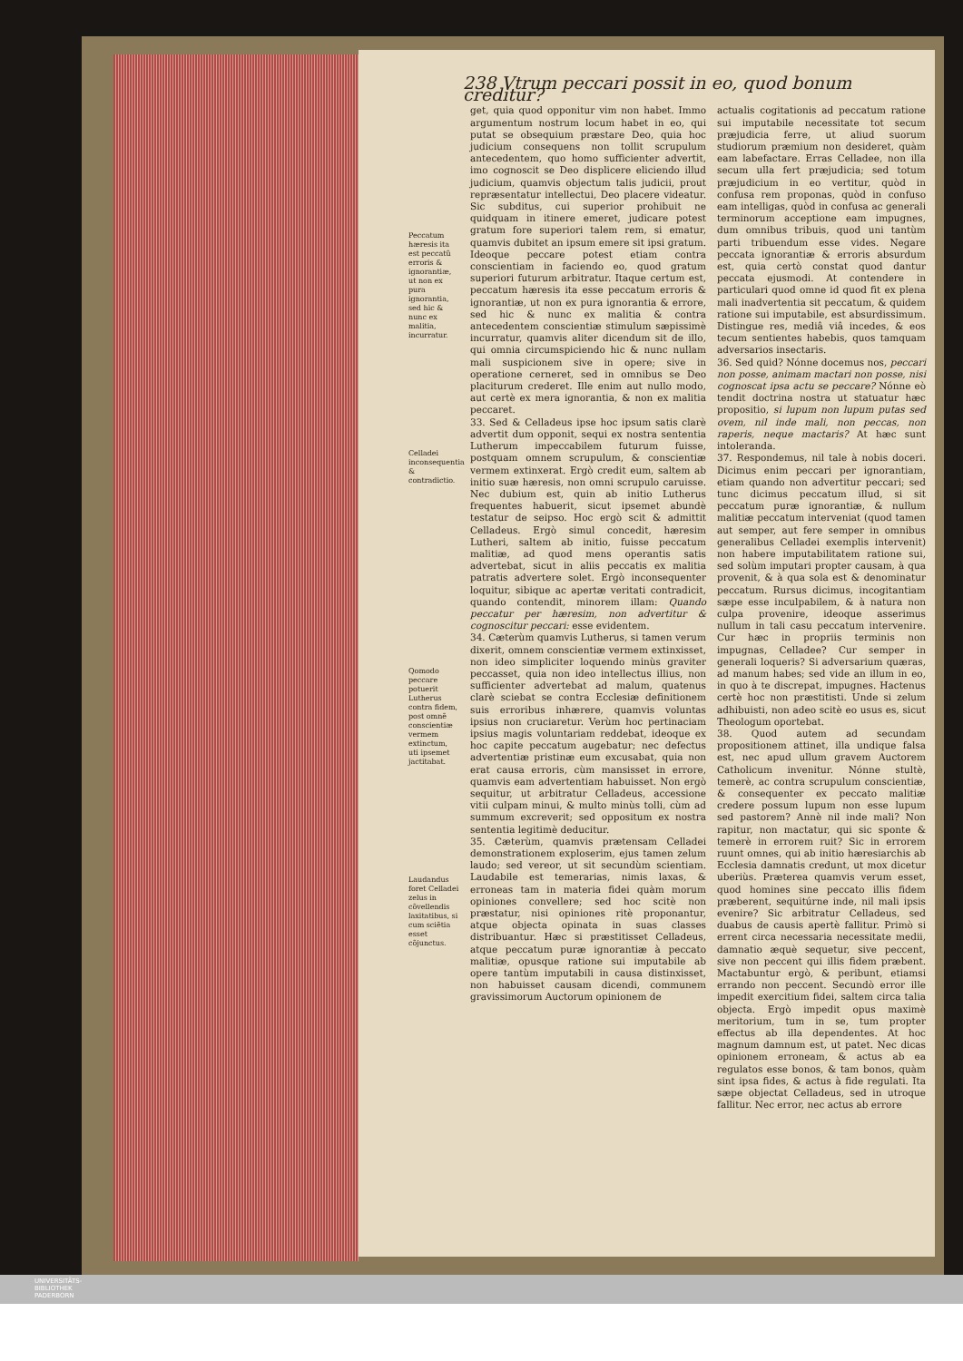238 Vtrum peccari possit in eo, quod bonum creditur?
Peccatum hæresis ita est peccatũ erroris & ignorantiæ, ut non ex pura ignorantia, sed hic & nunc ex malitia, incurratur.
Celladei inconsequentia & contradictio.
Qomodo peccare potuerit Lutherus contra fidem, post omnẽ conscientiæ vermem extinctum, uti ipsemet jactitabat.
Laudandus foret Celladei zelus in cõvellendis laxitatibus, si cum sciẽtia esset cõjunctus.
get, quia quod opponitur vim non habet. Immo argumentum nostrum locum habet in eo, qui putat se obsequium præstare Deo, quia hoc judicium consequens non tollit scrupulum antecedentem, quo homo sufficienter advertit, imo cognoscit se Deo displicere eliciendo illud judicium, quamvis objectum talis judicii, prout repræsentatur intellectui, Deo placere videatur. Sic subditus, cui superior prohibuit ne quidquam in itinere emeret, judicare potest gratum fore superiori talem rem, si ematur, quamvis dubitet an ipsum emere sit ipsi gratum. Ideoque peccare potest etiam contra conscientiam in faciendo eo, quod gratum superiori futurum arbitratur. Itaque certum est, peccatum hæresis ita esse peccatum erroris & ignorantiæ, ut non ex pura ignorantia & errore, sed hic & nunc ex malitia & contra antecedentem conscientiæ stimulum sæpissimè incurratur, quamvis aliter dicendum sit de illo, qui omnia circumspiciendo hic & nunc nullam mali suspicionem sive in opere; sive in operatione cerneret, sed in omnibus se Deo placiturum crederet. Ille enim aut nullo modo, aut certè ex mera ignorantia, & non ex malitia peccaret.
33. Sed & Celladeus ipse hoc ipsum satis clarè advertit dum opponit, sequi ex nostra sententia Lutherum impeccabilem futurum fuisse, postquam omnem scrupulum, & conscientiæ vermem extinxerat. Ergò credit eum, saltem ab initio suæ hæresis, non omni scrupulo caruisse. Nec dubium est, quin ab initio Lutherus frequentes habuerit, sicut ipsemet abundè testatur de seipso. Hoc ergò scit & admittit Celladeus. Ergò simul concedit, hæresim Lutheri, saltem ab initio, fuisse peccatum malitiæ, ad quod mens operantis satis advertebat, sicut in aliis peccatis ex malitia patratis advertere solet. Ergò inconsequenter loquitur, sibique ac apertæ veritati contradicit, quando contendit, minorem illam: Quando peccatur per hæresim, non advertitur & cognoscitur peccari: esse evidentem.
34. Cæterùm quamvis Lutherus, si tamen verum dixerit, omnem conscientiæ vermem extinxisset, non ideo simpliciter loquendo minùs graviter peccasset, quia non ideo intellectus illius, non sufficienter advertebat ad malum, quatenus clarè sciebat se contra Ecclesiæ definitionem suis erroribus inhærere, quamvis voluntas ipsius non cruciaretur. Verùm hoc pertinaciam ipsius magis voluntariam reddebat, ideoque ex hoc capite peccatum augebatur; nec defectus advertentiæ pristinæ eum excusabat, quia non erat causa erroris, cùm mansisset in errore, quamvis eam advertentiam habuisset. Non ergò sequitur, ut arbitratur Celladeus, accessione vitii culpam minui, & multo minùs tolli, cùm ad summum excreverit; sed oppositum ex nostra sententia legitimè deducitur.
35. Cæterùm, quamvis prætensam Celladei demonstrationem exploserim, ejus tamen zelum laudo; sed vereor, ut sit secundùm scientiam. Laudabile est temerarias, nimis laxas, & erroneas tam in materia fidei quàm morum opiniones convellere; sed hoc scitè non præstatur, nisi opiniones ritè proponantur, atque objecta opinata in suas classes distribuantur. Hæc si præstitisset Celladeus, atque peccatum puræ ignorantiæ à peccato malitiæ, opusque ratione sui imputabile ab opere tantùm imputabili in causa distinxisset, non habuisset causam dicendi, communem gravissimorum Auctorum opinionem de
actualis cogitationis ad peccatum ratione sui imputabile necessitate tot secum præjudicia ferre, ut aliud suorum studiorum præmium non desideret, quàm eam labefactare. Erras Celladee, non illa secum ulla fert præjudicia; sed totum præjudicium in eo vertitur, quòd in confusa rem proponas, quòd in confuso eam intelligas, quòd in confusa ac generali terminorum acceptione eam impugnes, dum omnibus tribuis, quod uni tantùm parti tribuendum esse vides. Negare peccata ignorantiæ & erroris absurdum est, quia certò constat quod dantur peccata ejusmodi. At contendere in particulari quod omne id quod fit ex plena mali inadvertentia sit peccatum, & quidem ratione sui imputabile, est absurdissimum. Distingue res, mediâ viâ incedes, & eos tecum sentientes habebis, quos tamquam adversarios insectaris.
36. Sed quid? Nónne docemus nos, peccari non posse, animam mactari non posse, nisi cognoscat ipsa actu se peccare? Nónne eò tendit doctrina nostra ut statuatur hæc propositio, si lupum non lupum putas sed ovem, nil inde mali, non peccas, non raperis, neque mactaris? At hæc sunt intoleranda.
37. Respondemus, nil tale à nobis doceri. Dicimus enim peccari per ignorantiam, etiam quando non advertitur peccari; sed tunc dicimus peccatum illud, si sit peccatum puræ ignorantiæ, & nullum malitiæ peccatum interveniat (quod tamen aut semper, aut fere semper in omnibus generalibus Celladei exemplis intervenit) non habere imputabilitatem ratione sui, sed solùm imputari propter causam, à qua provenit, & à qua sola est & denominatur peccatum. Rursus dicimus, incogitantiam sæpe esse inculpabilem, & à natura non culpa provenire, ideoque asserimus nullum in tali casu peccatum intervenire. Cur hæc in propriis terminis non impugnas, Celladee? Cur semper in generali loqueris? Si adversarium quæras, ad manum habes; sed vide an illum in eo, in quo à te discrepat, impugnes. Hactenus certè hoc non præstitisti. Unde si zelum adhibuisti, non adeo scitè eo usus es, sicut Theologum oportebat.
38. Quod autem ad secundam propositionem attinet, illa undique falsa est, nec apud ullum gravem Auctorem Catholicum invenitur. Nónne stultè, temerè, ac contra scrupulum conscientiæ, & consequenter ex peccato malitiæ credere possum lupum non esse lupum sed pastorem? Annè nil inde mali? Non rapitur, non mactatur, qui sic sponte & temerè in errorem ruit? Sic in errorem ruunt omnes, qui ab initio hæresiarchis ab Ecclesia damnatis credunt, ut mox dicetur uberiùs. Præterea quamvis verum esset, quod homines sine peccato illis fidem præberent, sequitúrne inde, nil mali ipsis evenire? Sic arbitratur Celladeus, sed duabus de causis apertè fallitur. Primò si errent circa necessaria necessitate medii, damnatio æquè sequetur, sive peccent, sive non peccent qui illis fidem præbent. Mactabuntur ergò, & peribunt, etiamsi errando non peccent. Secundò error ille impedit exercitium fidei, saltem circa talia objecta. Ergò impedit opus maximè meritorium, tum in se, tum propter effectus ab illa dependentes. At hoc magnum damnum est, ut patet. Nec dicas opinionem erroneam, & actus ab ea regulatos esse bonos, & tam bonos, quàm sint ipsa fides, & actus à fide regulati. Ita sæpe objectat Celladeus, sed in utroque fallitur. Nec error, nec actus ab errore
UNIVERSITÄTS-
BIBLIOTHEK
PADERBORN